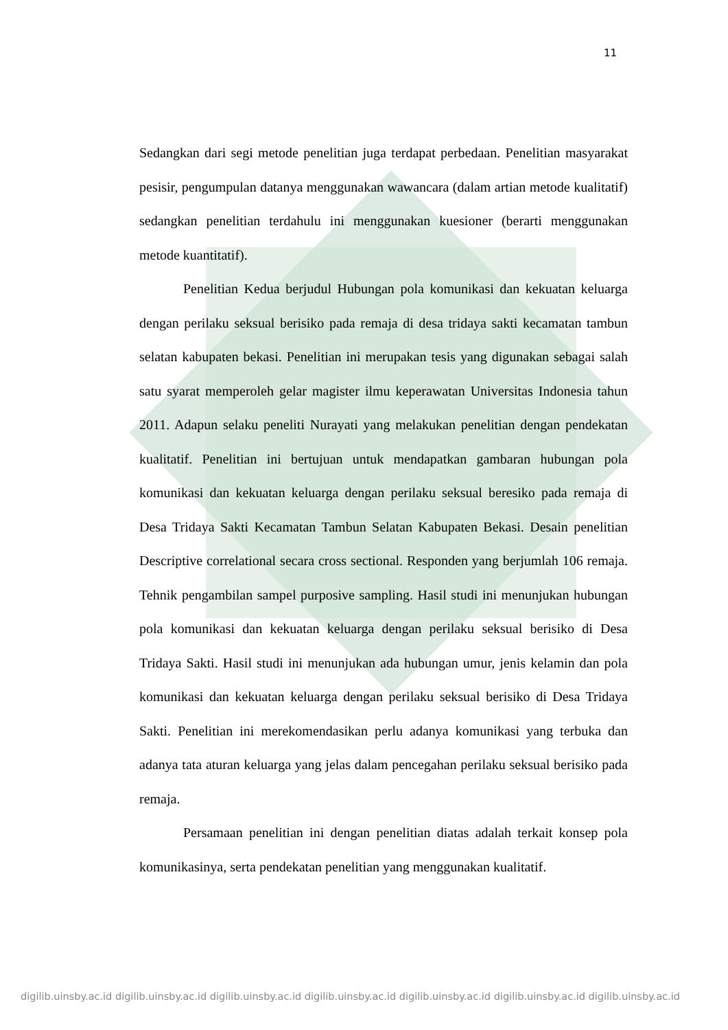11
Sedangkan dari segi metode penelitian juga terdapat perbedaan. Penelitian masyarakat pesisir, pengumpulan datanya menggunakan wawancara (dalam artian metode kualitatif) sedangkan penelitian terdahulu ini menggunakan kuesioner (berarti menggunakan metode kuantitatif).
Penelitian Kedua berjudul Hubungan pola komunikasi dan kekuatan keluarga dengan perilaku seksual berisiko pada remaja di desa tridaya sakti kecamatan tambun selatan kabupaten bekasi. Penelitian ini merupakan tesis yang digunakan sebagai salah satu syarat memperoleh gelar magister ilmu keperawatan Universitas Indonesia tahun 2011. Adapun selaku peneliti Nurayati yang melakukan penelitian dengan pendekatan kualitatif. Penelitian ini bertujuan untuk mendapatkan gambaran hubungan pola komunikasi dan kekuatan keluarga dengan perilaku seksual beresiko pada remaja di Desa Tridaya Sakti Kecamatan Tambun Selatan Kabupaten Bekasi. Desain penelitian Descriptive correlational secara cross sectional. Responden yang berjumlah 106 remaja. Tehnik pengambilan sampel purposive sampling. Hasil studi ini menunjukan hubungan pola komunikasi dan kekuatan keluarga dengan perilaku seksual berisiko di Desa Tridaya Sakti. Hasil studi ini menunjukan ada hubungan umur, jenis kelamin dan pola komunikasi dan kekuatan keluarga dengan perilaku seksual berisiko di Desa Tridaya Sakti. Penelitian ini merekomendasikan perlu adanya komunikasi yang terbuka dan adanya tata aturan keluarga yang jelas dalam pencegahan perilaku seksual berisiko pada remaja.
Persamaan penelitian ini dengan penelitian diatas adalah terkait konsep pola komunikasinya, serta pendekatan penelitian yang menggunakan kualitatif.
digilib.uinsby.ac.id digilib.uinsby.ac.id digilib.uinsby.ac.id digilib.uinsby.ac.id digilib.uinsby.ac.id digilib.uinsby.ac.id digilib.uinsby.ac.id